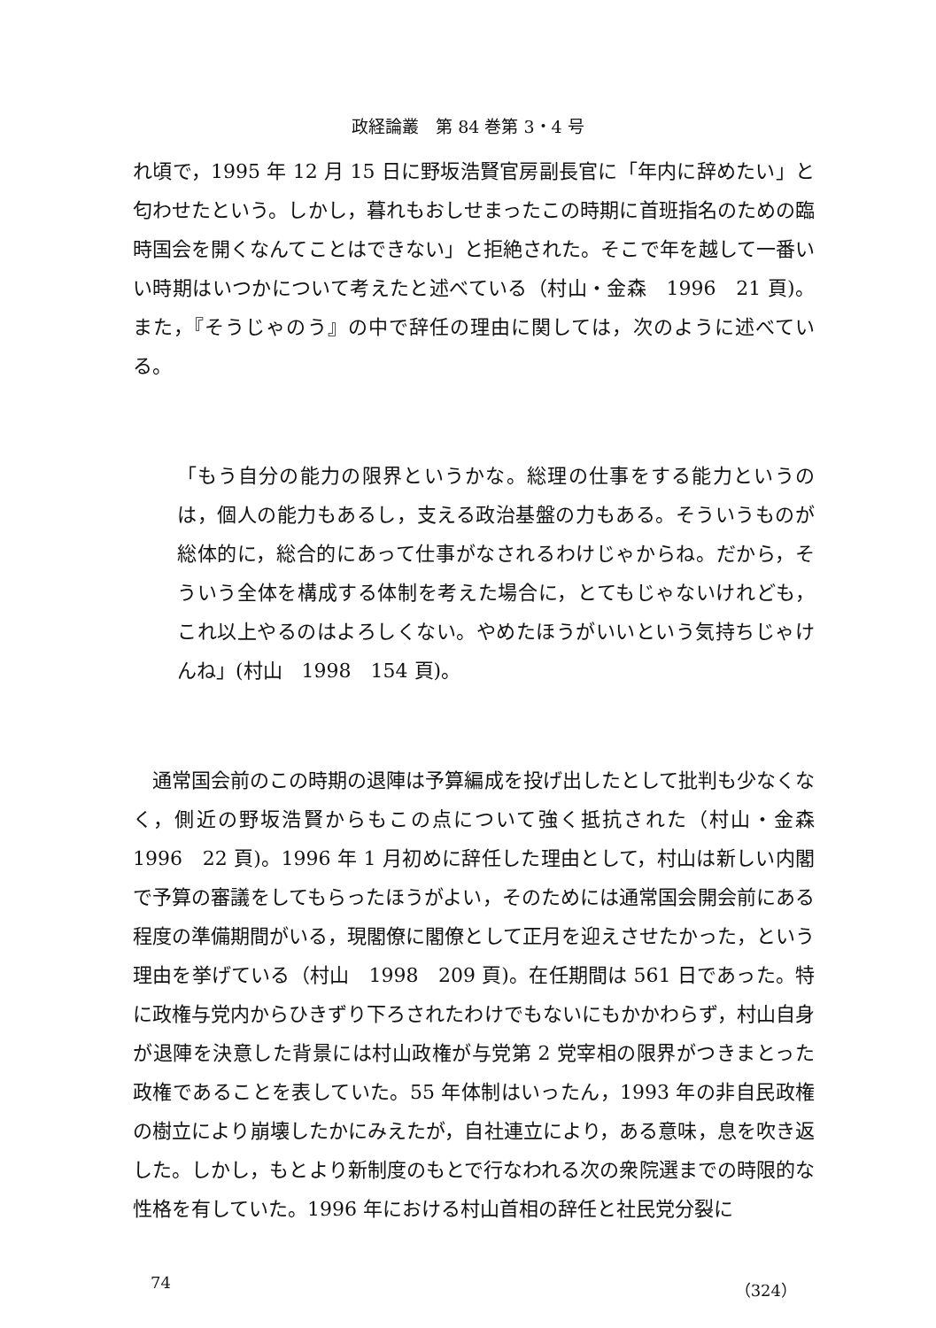政経論叢　第 84 巻第 3・4 号
れ頃で，1995 年 12 月 15 日に野坂浩賢官房副長官に「年内に辞めたい」と匂わせたという。しかし，暮れもおしせまったこの時期に首班指名のための臨時国会を開くなんてことはできない」と拒絶された。そこで年を越して一番いい時期はいつかについて考えたと述べている（村山・金森　1996　21 頁)。また，『そうじゃのう』の中で辞任の理由に関しては，次のように述べている。
「もう自分の能力の限界というかな。総理の仕事をする能力というのは，個人の能力もあるし，支える政治基盤の力もある。そういうものが総体的に，総合的にあって仕事がなされるわけじゃからね。だから，そういう全体を構成する体制を考えた場合に，とてもじゃないけれども，これ以上やるのはよろしくない。やめたほうがいいという気持ちじゃけんね」(村山　1998　154 頁)。
通常国会前のこの時期の退陣は予算編成を投げ出したとして批判も少なくなく，側近の野坂浩賢からもこの点について強く抵抗された（村山・金森　1996　22 頁)。1996 年 1 月初めに辞任した理由として，村山は新しい内閣で予算の審議をしてもらったほうがよい，そのためには通常国会開会前にある程度の準備期間がいる，現閣僚に閣僚として正月を迎えさせたかった，という理由を挙げている（村山　1998　209 頁)。在任期間は 561 日であった。特に政権与党内からひきずり下ろされたわけでもないにもかかわらず，村山自身が退陣を決意した背景には村山政権が与党第 2 党宰相の限界がつきまとった政権であることを表していた。55 年体制はいったん，1993 年の非自民政権の樹立により崩壊したかにみえたが，自社連立により，ある意味，息を吹き返した。しかし，もとより新制度のもとで行なわれる次の衆院選までの時限的な性格を有していた。1996 年における村山首相の辞任と社民党分裂に
74 （324）